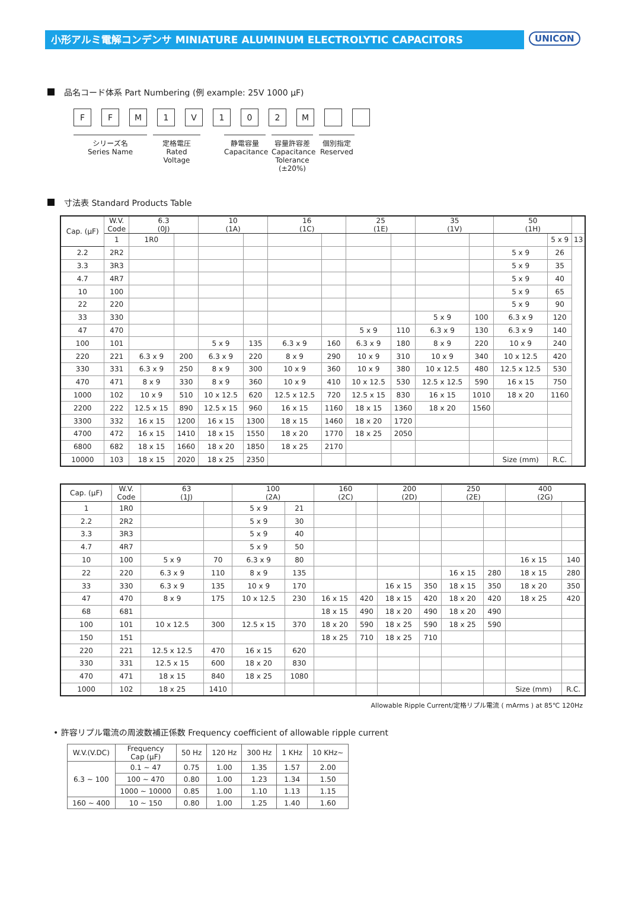小形アルミ電解コンデンサ MINIATURE ALUMINUM ELECTROLYTIC CAPACITORS
UNICON
品名コード体系 Part Numbering (例 example: 25V 1000 μF)
FFM 1 V 102 M
シリーズ名
Series Name
定格電圧
Rated Voltage
静電容量
Capacitance
容量許容差
Capacitance
Tolerance (±20%)
個別指定
Reserved
寸法表 Standard Products Table
| Cap. (μF) | W.V. Code | 6.3 (0J) | | 10 (1A) | | 16 (1C) | | 25 (1E) | | 35 (1V) | | 50 (1H) | | |
| --- | --- | --- | --- | --- | --- | --- | --- | --- | --- | --- | --- | --- | --- | --- |
| | 1 | 1R0 | | | | | | | | | | | 5 x 9 | 13 |
| 2.2 | 2R2 | | | | | | | | | | | 5 x 9 | 26 | |
| 3.3 | 3R3 | | | | | | | | | | | 5 x 9 | 35 | |
| 4.7 | 4R7 | | | | | | | | | | | 5 x 9 | 40 | |
| 10 | 100 | | | | | | | | | | | 5 x 9 | 65 | |
| 22 | 220 | | | | | | | | | | | 5 x 9 | 90 | |
| 33 | 330 | | | | | | | | | 5 x 9 | 100 | 6.3 x 9 | 120 | |
| 47 | 470 | | | | | | | 5 x 9 | 110 | 6.3 x 9 | 130 | 6.3 x 9 | 140 | |
| 100 | 101 | | | 5 x 9 | 135 | 6.3 x 9 | 160 | 6.3 x 9 | 180 | 8 x 9 | 220 | 10 x 9 | 240 | |
| 220 | 221 | 6.3 x 9 | 200 | 6.3 x 9 | 220 | 8 x 9 | 290 | 10 x 9 | 310 | 10 x 9 | 340 | 10 x 12.5 | 420 | |
| 330 | 331 | 6.3 x 9 | 250 | 8 x 9 | 300 | 10 x 9 | 360 | 10 x 9 | 380 | 10 x 12.5 | 480 | 12.5 x 12.5 | 530 | |
| 470 | 471 | 8 x 9 | 330 | 8 x 9 | 360 | 10 x 9 | 410 | 10 x 12.5 | 530 | 12.5 x 12.5 | 590 | 16 x 15 | 750 | |
| 1000 | 102 | 10 x 9 | 510 | 10 x 12.5 | 620 | 12.5 x 12.5 | 720 | 12.5 x 15 | 830 | 16 x 15 | 1010 | 18 x 20 | 1160 | |
| 2200 | 222 | 12.5 x 15 | 890 | 12.5 x 15 | 960 | 16 x 15 | 1160 | 18 x 15 | 1360 | 18 x 20 | 1560 | | | |
| 3300 | 332 | 16 x 15 | 1200 | 16 x 15 | 1300 | 18 x 15 | 1460 | 18 x 20 | 1720 | | | | | |
| 4700 | 472 | 16 x 15 | 1410 | 18 x 15 | 1550 | 18 x 20 | 1770 | 18 x 25 | 2050 | | | | | |
| 6800 | 682 | 18 x 15 | 1660 | 18 x 20 | 1850 | 18 x 25 | 2170 | | | | | | | |
| 10000 | 103 | 18 x 15 | 2020 | 18 x 25 | 2350 | | | | | | | Size (mm) | R.C. | |
| Cap. (μF) | W.V. Code | 63 (1J) | | 100 (2A) | | 160 (2C) | | 200 (2D) | | 250 (2E) | | 400 (2G) | |
| --- | --- | --- | --- | --- | --- | --- | --- | --- | --- | --- | --- | --- | --- |
| 1 | 1R0 | | | 5 x 9 | 21 | | | | | | | | |
| 2.2 | 2R2 | | | 5 x 9 | 30 | | | | | | | | |
| 3.3 | 3R3 | | | 5 x 9 | 40 | | | | | | | | |
| 4.7 | 4R7 | | | 5 x 9 | 50 | | | | | | | | |
| 10 | 100 | 5 x 9 | 70 | 6.3 x 9 | 80 | | | | | | | 16 x 15 | 140 |
| 22 | 220 | 6.3 x 9 | 110 | 8 x 9 | 135 | | | | | 16 x 15 | 280 | 18 x 15 | 280 |
| 33 | 330 | 6.3 x 9 | 135 | 10 x 9 | 170 | | | 16 x 15 | 350 | 18 x 15 | 350 | 18 x 20 | 350 |
| 47 | 470 | 8 x 9 | 175 | 10 x 12.5 | 230 | 16 x 15 | 420 | 18 x 15 | 420 | 18 x 20 | 420 | 18 x 25 | 420 |
| 68 | 681 | | | | | 18 x 15 | 490 | 18 x 20 | 490 | 18 x 20 | 490 | | |
| 100 | 101 | 10 x 12.5 | 300 | 12.5 x 15 | 370 | 18 x 20 | 590 | 18 x 25 | 590 | 18 x 25 | 590 | | |
| 150 | 151 | | | | | 18 x 25 | 710 | 18 x 25 | 710 | | | | |
| 220 | 221 | 12.5 x 12.5 | 470 | 16 x 15 | 620 | | | | | | | | |
| 330 | 331 | 12.5 x 15 | 600 | 18 x 20 | 830 | | | | | | | | |
| 470 | 471 | 18 x 15 | 840 | 18 x 25 | 1080 | | | | | | | | |
| 1000 | 102 | 18 x 25 | 1410 | | | | | | | | | Size (mm) | R.C. |
Allowable Ripple Current/定格リプル電流 ( mArms ) at 85℃ 120Hz
• 許容リプル電流の周波数補正係数 Frequency coefficient of allowable ripple current
| W.V.(V.DC) | Frequency Cap (μF) | 50 Hz | 120 Hz | 300 Hz | 1 KHz | 10 KHz~ |
| 6.3 ~ 100 | 0.1 ~ 47 | 0.75 | 1.00 | 1.35 | 1.57 | 2.00 |
| | 100 ~ 470 | 0.80 | 1.00 | 1.23 | 1.34 | 1.50 |
| | 1000 ~ 10000 | 0.85 | 1.00 | 1.10 | 1.13 | 1.15 |
| 160 ~ 400 | 10 ~ 150 | 0.80 | 1.00 | 1.25 | 1.40 | 1.60 |